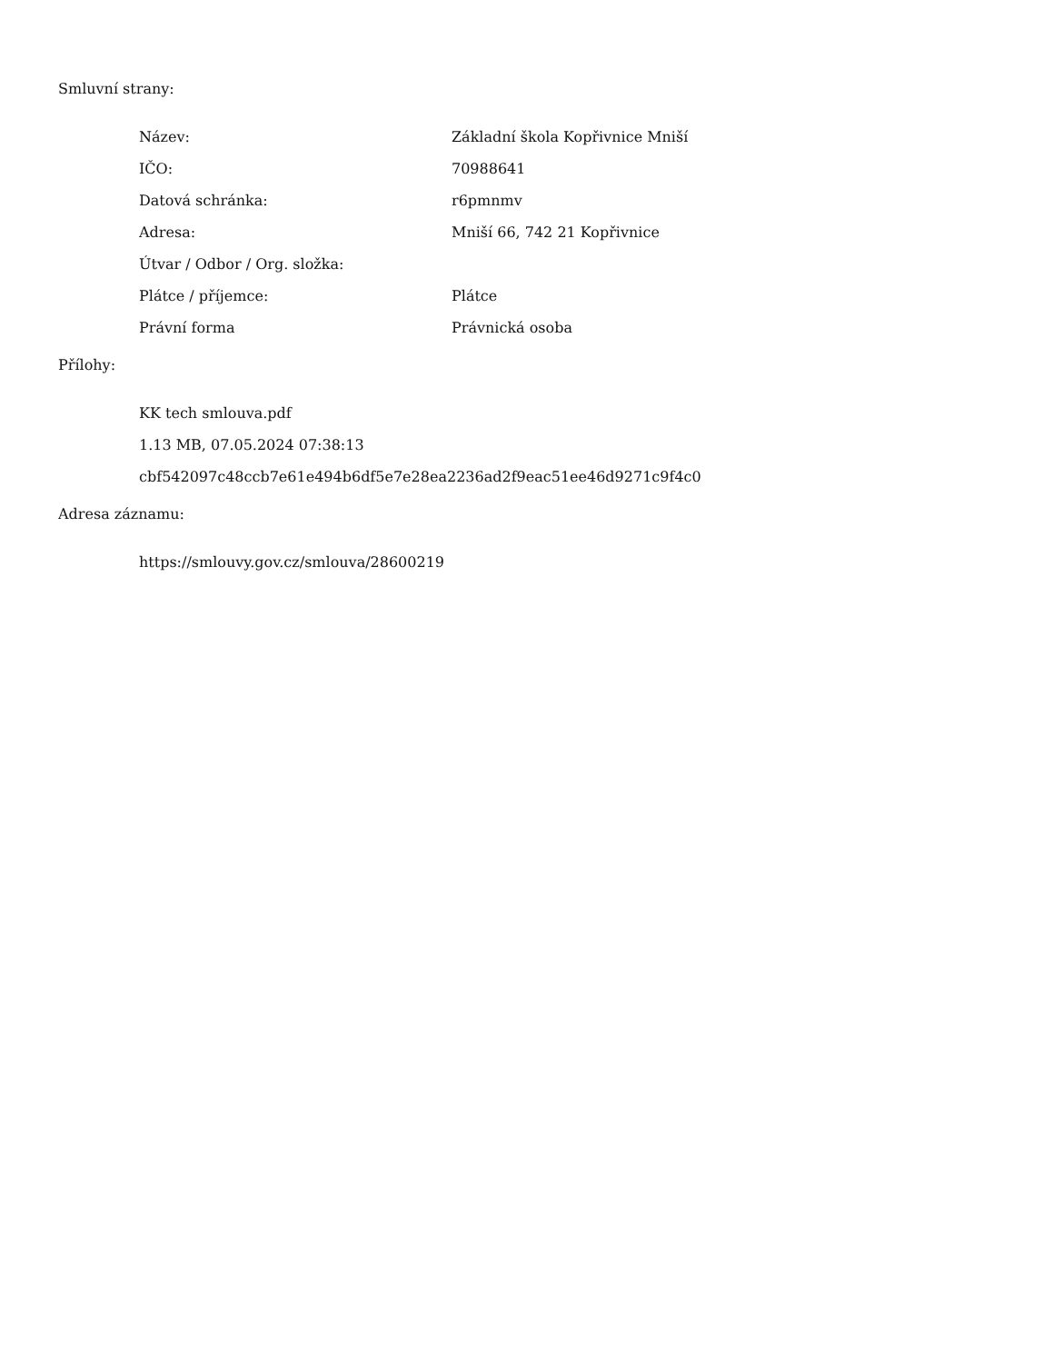Smluvní strany:
| Název: | Základní škola Kopřivnice Mniší |
| IČO: | 70988641 |
| Datová schránka: | r6pmnmv |
| Adresa: | Mniší 66, 742 21 Kopřivnice |
| Útvar / Odbor / Org. složka: | |
| Plátce / příjemce: | Plátce |
| Právní forma | Právnická osoba |
Přílohy:
KK tech smlouva.pdf
1.13 MB, 07.05.2024 07:38:13
cbf542097c48ccb7e61e494b6df5e7e28ea2236ad2f9eac51ee46d9271c9f4c0
Adresa záznamu:
https://smlouvy.gov.cz/smlouva/28600219